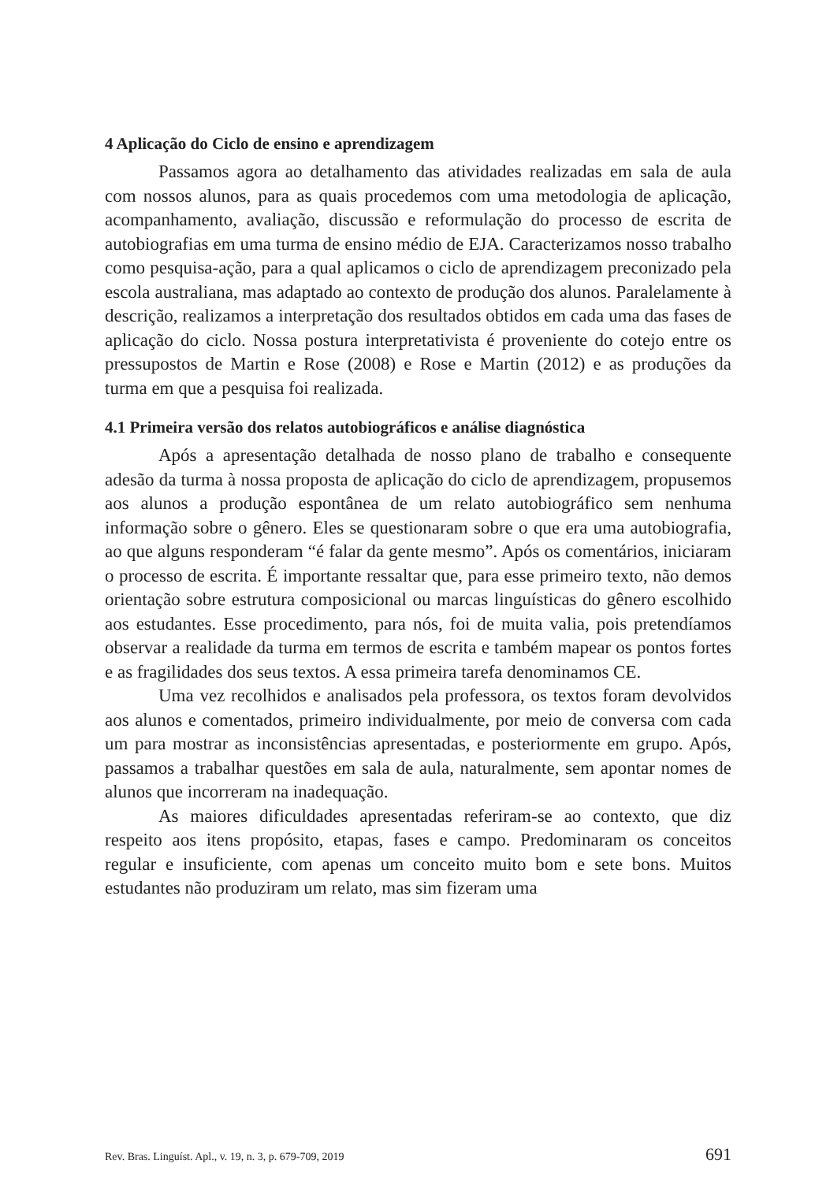4 Aplicação do Ciclo de ensino e aprendizagem
Passamos agora ao detalhamento das atividades realizadas em sala de aula com nossos alunos, para as quais procedemos com uma metodologia de aplicação, acompanhamento, avaliação, discussão e reformulação do processo de escrita de autobiografias em uma turma de ensino médio de EJA. Caracterizamos nosso trabalho como pesquisa-ação, para a qual aplicamos o ciclo de aprendizagem preconizado pela escola australiana, mas adaptado ao contexto de produção dos alunos. Paralelamente à descrição, realizamos a interpretação dos resultados obtidos em cada uma das fases de aplicação do ciclo. Nossa postura interpretativista é proveniente do cotejo entre os pressupostos de Martin e Rose (2008) e Rose e Martin (2012) e as produções da turma em que a pesquisa foi realizada.
4.1 Primeira versão dos relatos autobiográficos e análise diagnóstica
Após a apresentação detalhada de nosso plano de trabalho e consequente adesão da turma à nossa proposta de aplicação do ciclo de aprendizagem, propusemos aos alunos a produção espontânea de um relato autobiográfico sem nenhuma informação sobre o gênero. Eles se questionaram sobre o que era uma autobiografia, ao que alguns responderam “é falar da gente mesmo”. Após os comentários, iniciaram o processo de escrita. É importante ressaltar que, para esse primeiro texto, não demos orientação sobre estrutura composicional ou marcas linguísticas do gênero escolhido aos estudantes. Esse procedimento, para nós, foi de muita valia, pois pretendíamos observar a realidade da turma em termos de escrita e também mapear os pontos fortes e as fragilidades dos seus textos. A essa primeira tarefa denominamos CE.
Uma vez recolhidos e analisados pela professora, os textos foram devolvidos aos alunos e comentados, primeiro individualmente, por meio de conversa com cada um para mostrar as inconsistências apresentadas, e posteriormente em grupo. Após, passamos a trabalhar questões em sala de aula, naturalmente, sem apontar nomes de alunos que incorreram na inadequação.
As maiores dificuldades apresentadas referiram-se ao contexto, que diz respeito aos itens propósito, etapas, fases e campo. Predominaram os conceitos regular e insuficiente, com apenas um conceito muito bom e sete bons. Muitos estudantes não produziram um relato, mas sim fizeram uma
Rev. Bras. Linguíst. Apl., v. 19, n. 3, p. 679-709, 2019 691